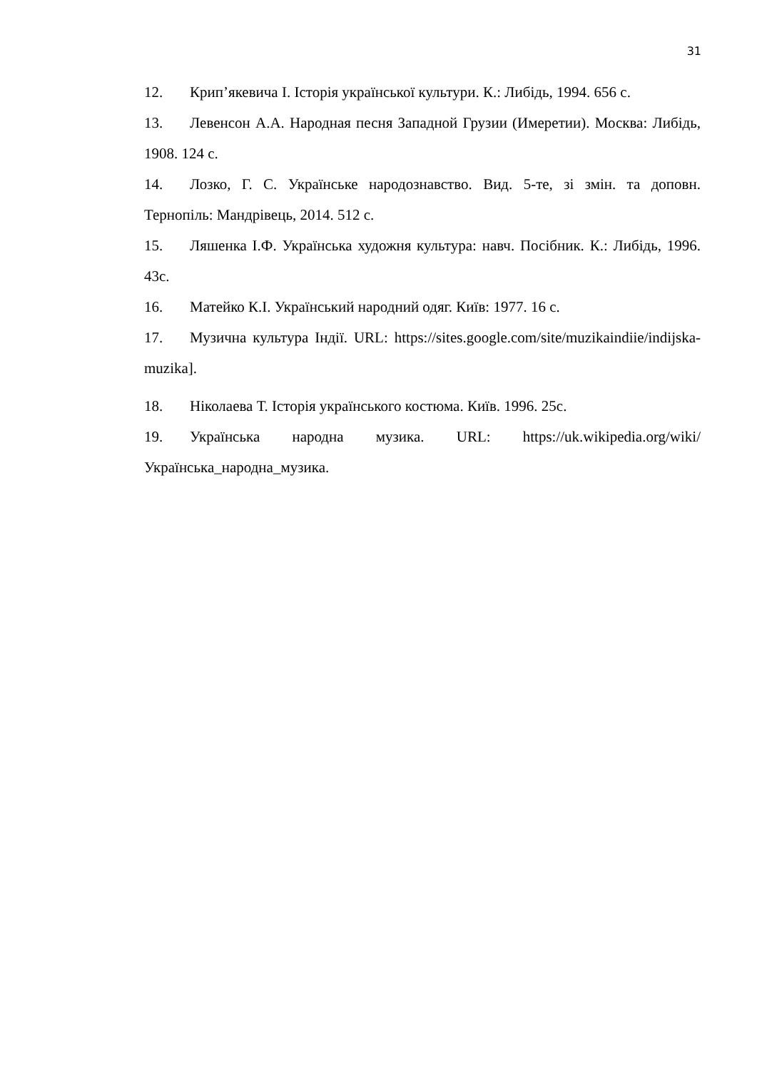31
12. Крип’якевича І. Історія української культури. К.: Либідь, 1994. 656 с.
13. Левенсон А.А. Народная песня Западной Грузии (Имеретии). Москва: Либідь, 1908. 124 с.
14. Лозко, Г. С. Українське народознавство. Вид. 5-те, зі змін. та доповн. Тернопіль: Мандрівець, 2014. 512 с.
15. Ляшенка І.Ф. Українська художня культура: навч. Посібник. К.: Либідь, 1996. 43с.
16. Матейко К.І. Український народний одяг. Київ: 1977. 16 с.
17. Музична культура Індії. URL: https://sites.google.com/site/muzikaindiie/indijska-muzika].
18. Ніколаева Т. Історія українського костюма. Київ. 1996. 25с.
19. Українська народна музика. URL: https://uk.wikipedia.org/wiki/Українська_народна_музика.